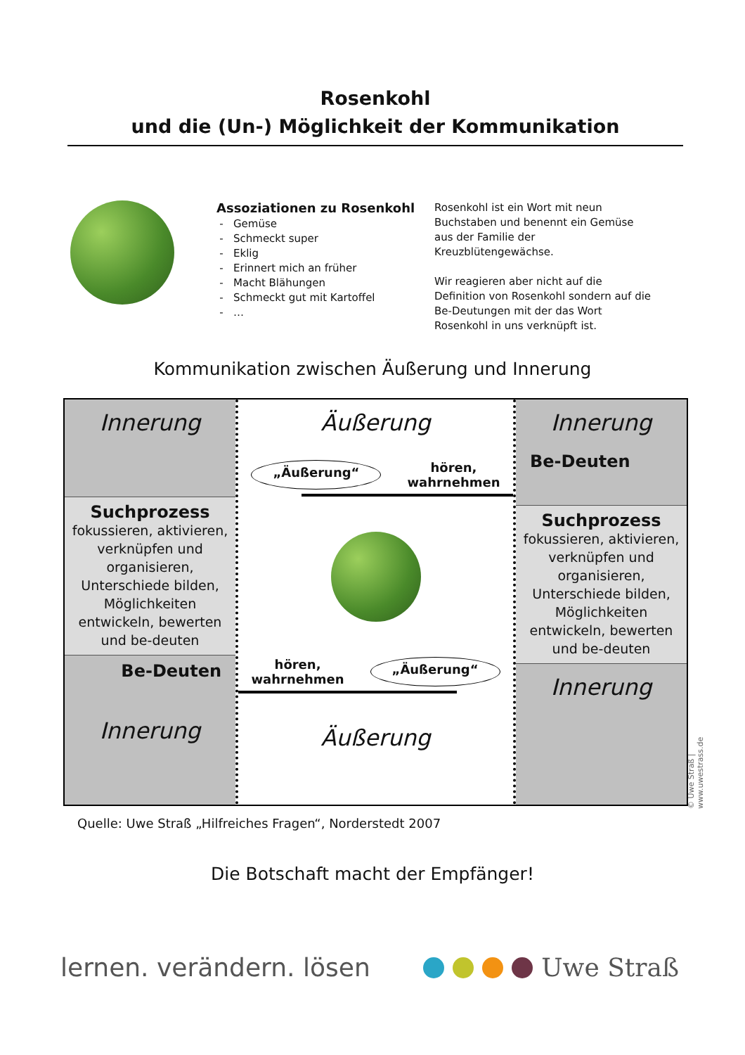Rosenkohl
und die (Un-) Möglichkeit der Kommunikation
Assoziationen zu Rosenkohl
Gemüse
Schmeckt super
Eklig
Erinnert mich an früher
Macht Blähungen
Schmeckt gut mit Kartoffel
…
Rosenkohl ist ein Wort mit neun Buchstaben und benennt ein Gemüse aus der Familie der Kreuzblütengewächse.
Wir reagieren aber nicht auf die Definition von Rosenkohl sondern auf die Be-Deutungen mit der das Wort Rosenkohl in uns verknüpft ist.
Kommunikation zwischen Äußerung und Innerung
Innerung
Suchprozess
fokussieren, aktivieren, verknüpfen und organisieren, Unterschiede bilden, Möglichkeiten entwickeln, bewerten und be-deuten
Be-Deuten
Innerung
Äußerung
„Äußerung“hören,
wahrnehmen
hören,
wahrnehmen „Äußerung“
Äußerung
Innerung
Be-Deuten
Suchprozess
fokussieren, aktivieren, verknüpfen und organisieren, Unterschiede bilden, Möglichkeiten entwickeln, bewerten und be-deuten
Innerung
© Uwe Straß | www.uwestrass.de
Quelle: Uwe Straß „Hilfreiches Fragen“, Norderstedt 2007
Die Botschaft macht der Empfänger!
lernen. verändern. lösen Uwe Straß